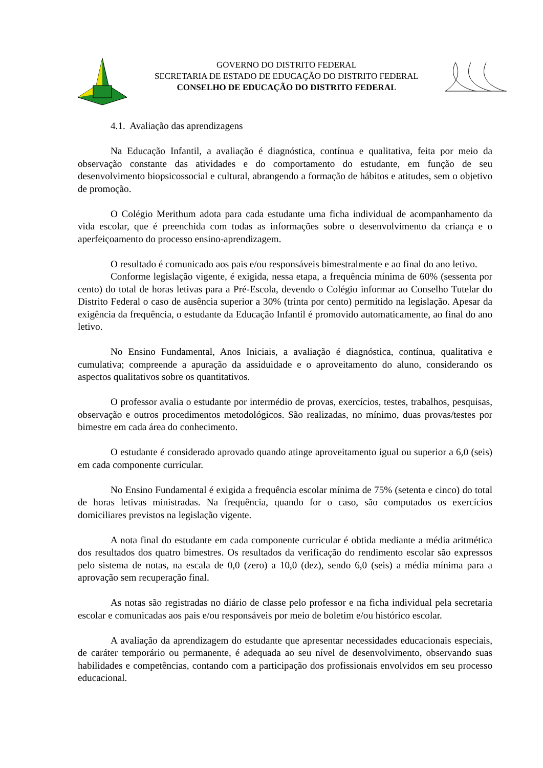GOVERNO DO DISTRITO FEDERAL
SECRETARIA DE ESTADO DE EDUCAÇÃO DO DISTRITO FEDERAL
CONSELHO DE EDUCAÇÃO DO DISTRITO FEDERAL
4.1. Avaliação das aprendizagens
Na Educação Infantil, a avaliação é diagnóstica, contínua e qualitativa, feita por meio da observação constante das atividades e do comportamento do estudante, em função de seu desenvolvimento biopsicossocial e cultural, abrangendo a formação de hábitos e atitudes, sem o objetivo de promoção.
O Colégio Merithum adota para cada estudante uma ficha individual de acompanhamento da vida escolar, que é preenchida com todas as informações sobre o desenvolvimento da criança e o aperfeiçoamento do processo ensino-aprendizagem.
O resultado é comunicado aos pais e/ou responsáveis bimestralmente e ao final do ano letivo.
Conforme legislação vigente, é exigida, nessa etapa, a frequência mínima de 60% (sessenta por cento) do total de horas letivas para a Pré-Escola, devendo o Colégio informar ao Conselho Tutelar do Distrito Federal o caso de ausência superior a 30% (trinta por cento) permitido na legislação. Apesar da exigência da frequência, o estudante da Educação Infantil é promovido automaticamente, ao final do ano letivo.
No Ensino Fundamental, Anos Iniciais, a avaliação é diagnóstica, contínua, qualitativa e cumulativa; compreende a apuração da assiduidade e o aproveitamento do aluno, considerando os aspectos qualitativos sobre os quantitativos.
O professor avalia o estudante por intermédio de provas, exercícios, testes, trabalhos, pesquisas, observação e outros procedimentos metodológicos. São realizadas, no mínimo, duas provas/testes por bimestre em cada área do conhecimento.
O estudante é considerado aprovado quando atinge aproveitamento igual ou superior a 6,0 (seis) em cada componente curricular.
No Ensino Fundamental é exigida a frequência escolar mínima de 75% (setenta e cinco) do total de horas letivas ministradas. Na frequência, quando for o caso, são computados os exercícios domiciliares previstos na legislação vigente.
A nota final do estudante em cada componente curricular é obtida mediante a média aritmética dos resultados dos quatro bimestres. Os resultados da verificação do rendimento escolar são expressos pelo sistema de notas, na escala de 0,0 (zero) a 10,0 (dez), sendo 6,0 (seis) a média mínima para a aprovação sem recuperação final.
As notas são registradas no diário de classe pelo professor e na ficha individual pela secretaria escolar e comunicadas aos pais e/ou responsáveis por meio de boletim e/ou histórico escolar.
A avaliação da aprendizagem do estudante que apresentar necessidades educacionais especiais, de caráter temporário ou permanente, é adequada ao seu nível de desenvolvimento, observando suas habilidades e competências, contando com a participação dos profissionais envolvidos em seu processo educacional.